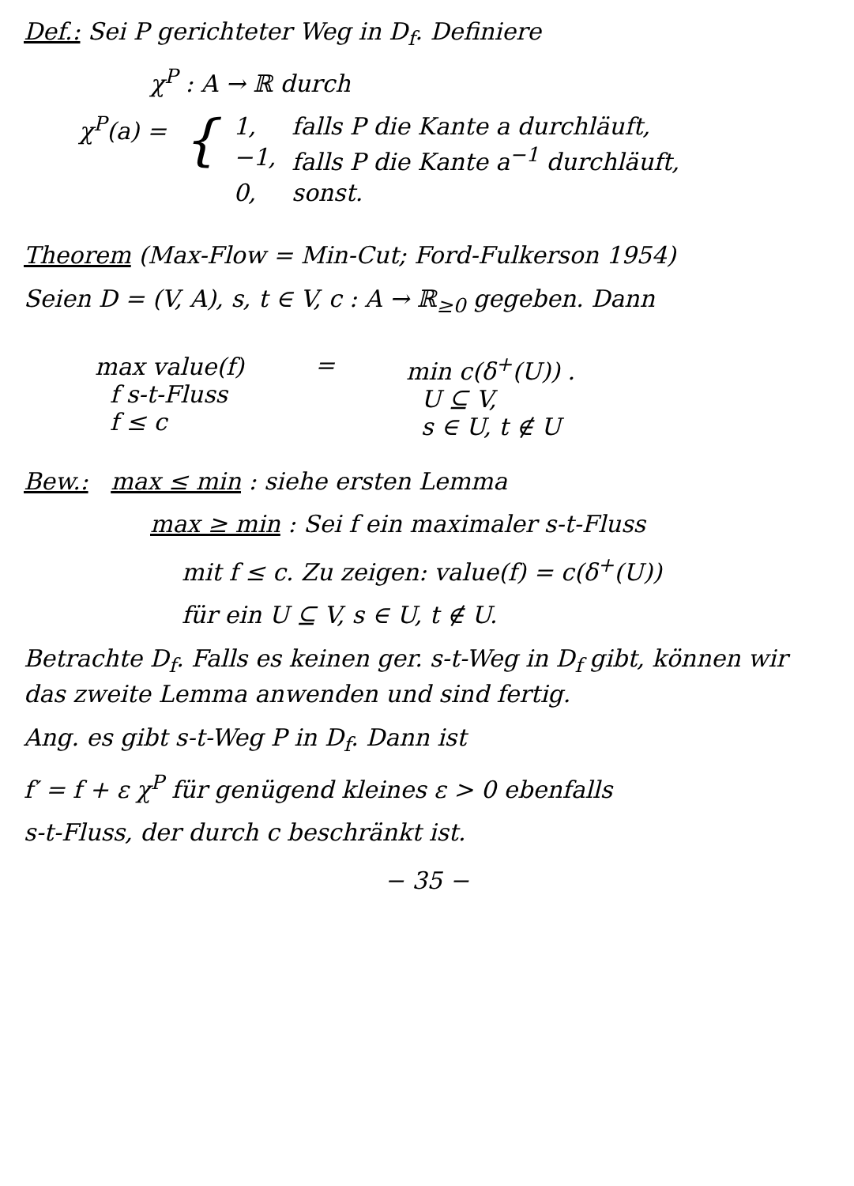Def.: Sei P gerichteter Weg in D<sub>f</sub>. Definiere
χ<sup>P</sup> : A → ℝ durch
| χ<sup>P</sup>(a) = | { | 1, | falls P die Kante a durchläuft, |
| | | −1, | falls P die Kante a<sup>−1</sup> durchläuft, |
| | | 0, | sonst. |
Theorem (Max-Flow = Min-Cut; Ford-Fulkerson 1954)
Seien D = (V, A), s, t ∈ V, c : A → ℝ<sub>≥0</sub> gegeben. Dann
| max value(f) f s-t-Fluss f ≤ c | = | min c(δ<sup>+</sup>(U)) . U ⊆ V, s ∈ U, t ∉ U |
Bew.: max ≤ min : siehe ersten Lemma
max ≥ min : Sei f ein maximaler s-t-Fluss
mit f ≤ c. Zu zeigen: value(f) = c(δ<sup>+</sup>(U))
für ein U ⊆ V, s ∈ U, t ∉ U.
Betrachte D<sub>f</sub>. Falls es keinen ger. s-t-Weg in D<sub>f</sub> gibt, können wir das zweite Lemma anwenden und sind fertig.
Ang. es gibt s-t-Weg P in D<sub>f</sub>. Dann ist
f′ = f + ε χ<sup>P</sup> für genügend kleines ε > 0 ebenfalls
s-t-Fluss, der durch c beschränkt ist.
− 35 −